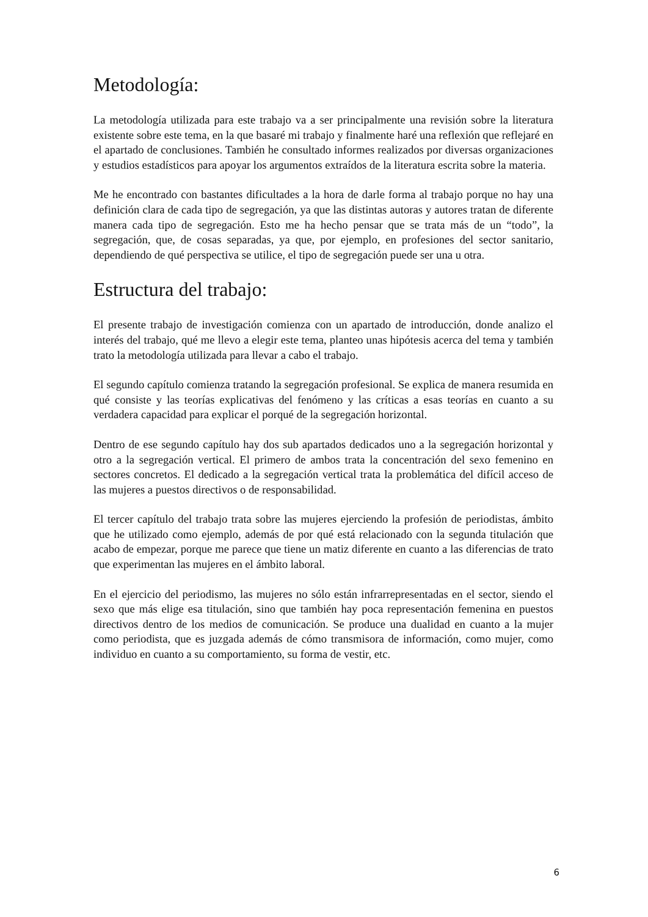Metodología:
La metodología utilizada para este trabajo va a ser principalmente una revisión sobre la literatura existente sobre este tema, en la que basaré mi trabajo y finalmente haré una reflexión que reflejaré en el apartado de conclusiones. También he consultado informes realizados por diversas organizaciones y estudios estadísticos para apoyar los argumentos extraídos de la literatura escrita sobre la materia.
Me he encontrado con bastantes dificultades a la hora de darle forma al trabajo porque no hay una definición clara de cada tipo de segregación, ya que las distintas autoras y autores tratan de diferente manera cada tipo de segregación. Esto me ha hecho pensar que se trata más de un “todo”, la segregación, que, de cosas separadas, ya que, por ejemplo, en profesiones del sector sanitario, dependiendo de qué perspectiva se utilice, el tipo de segregación puede ser una u otra.
Estructura del trabajo:
El presente trabajo de investigación comienza con un apartado de introducción, donde analizo el interés del trabajo, qué me llevo a elegir este tema, planteo unas hipótesis acerca del tema y también trato la metodología utilizada para llevar a cabo el trabajo.
El segundo capítulo comienza tratando la segregación profesional. Se explica de manera resumida en qué consiste y las teorías explicativas del fenómeno y las críticas a esas teorías en cuanto a su verdadera capacidad para explicar el porqué de la segregación horizontal.
Dentro de ese segundo capítulo hay dos sub apartados dedicados uno a la segregación horizontal y otro a la segregación vertical. El primero de ambos trata la concentración del sexo femenino en sectores concretos. El dedicado a la segregación vertical trata la problemática del difícil acceso de las mujeres a puestos directivos o de responsabilidad.
El tercer capítulo del trabajo trata sobre las mujeres ejerciendo la profesión de periodistas, ámbito que he utilizado como ejemplo, además de por qué está relacionado con la segunda titulación que acabo de empezar, porque me parece que tiene un matiz diferente en cuanto a las diferencias de trato que experimentan las mujeres en el ámbito laboral.
En el ejercicio del periodismo, las mujeres no sólo están infrarrepresentadas en el sector, siendo el sexo que más elige esa titulación, sino que también hay poca representación femenina en puestos directivos dentro de los medios de comunicación. Se produce una dualidad en cuanto a la mujer como periodista, que es juzgada además de cómo transmisora de información, como mujer, como individuo en cuanto a su comportamiento, su forma de vestir, etc.
6